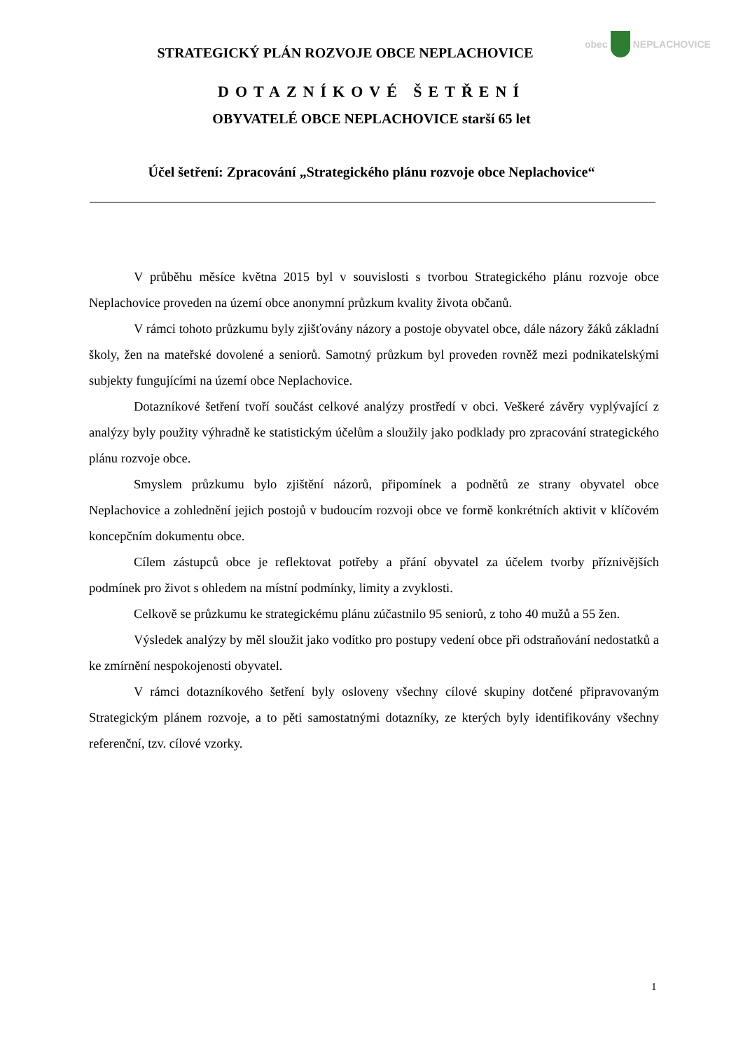obec
NEPLACHOVICE
STRATEGICKÝ PLÁN ROZVOJE OBCE NEPLACHOVICE
DOTAZNÍKOVÉ ŠETŘENÍ
OBYVATELÉ OBCE NEPLACHOVICE starší 65 let
Účel šetření: Zpracování „Strategického plánu rozvoje obce Neplachovice“
V průběhu měsíce května 2015 byl v souvislosti s tvorbou Strategického plánu rozvoje obce Neplachovice proveden na území obce anonymní průzkum kvality života občanů.
V rámci tohoto průzkumu byly zjišťovány názory a postoje obyvatel obce, dále názory žáků základní školy, žen na mateřské dovolené a seniorů. Samotný průzkum byl proveden rovněž mezi podnikatelskými subjekty fungujícími na území obce Neplachovice.
Dotazníkové šetření tvoří součást celkové analýzy prostředí v obci. Veškeré závěry vyplývající z analýzy byly použity výhradně ke statistickým účelům a sloužily jako podklady pro zpracování strategického plánu rozvoje obce.
Smyslem průzkumu bylo zjištění názorů, připomínek a podnětů ze strany obyvatel obce Neplachovice a zohlednění jejich postojů v budoucím rozvoji obce ve formě konkrétních aktivit v klíčovém koncepčním dokumentu obce.
Cílem zástupců obce je reflektovat potřeby a přání obyvatel za účelem tvorby příznivějších podmínek pro život s ohledem na místní podmínky, limity a zvyklosti.
Celkově se průzkumu ke strategickému plánu zúčastnilo 95 seniorů, z toho 40 mužů a 55 žen.
Výsledek analýzy by měl sloužit jako vodítko pro postupy vedení obce při odstraňování nedostatků a ke zmírnění nespokojenosti obyvatel.
V rámci dotazníkového šetření byly osloveny všechny cílové skupiny dotčené připravovaným Strategickým plánem rozvoje, a to pěti samostatnými dotazníky, ze kterých byly identifikovány všechny referenční, tzv. cílové vzorky.
1